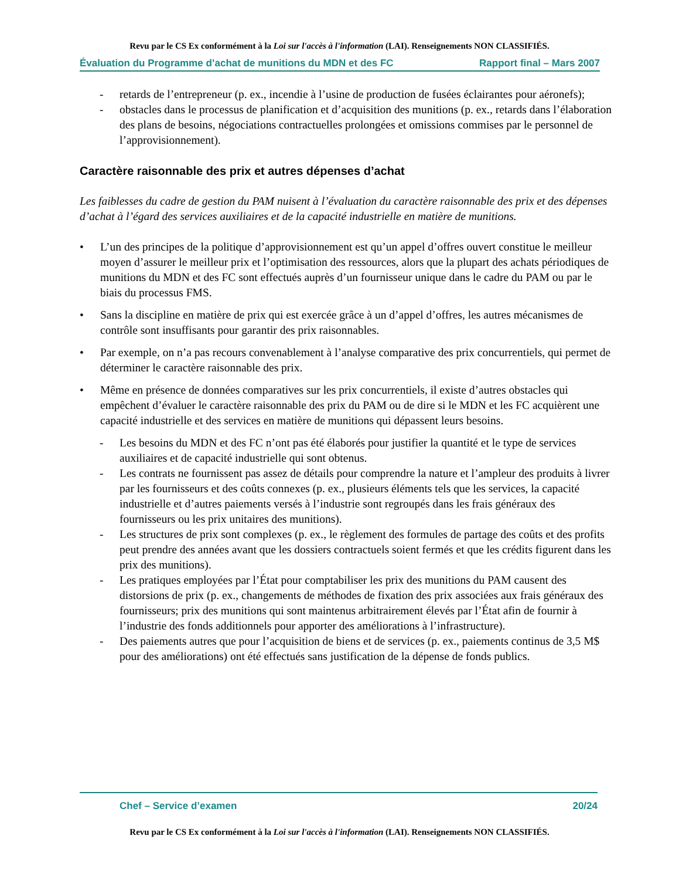Revu par le CS Ex conformément à la Loi sur l'accès à l'information (LAI). Renseignements NON CLASSIFIÉS.
Évaluation du Programme d’achat de munitions du MDN et des FC Rapport final – Mars 2007
- retards de l’entrepreneur (p. ex., incendie à l’usine de production de fusées éclairantes pour aéronefs);
- obstacles dans le processus de planification et d’acquisition des munitions (p. ex., retards dans l’élaboration des plans de besoins, négociations contractuelles prolongées et omissions commises par le personnel de l’approvisionnement).
Caractère raisonnable des prix et autres dépenses d’achat
Les faiblesses du cadre de gestion du PAM nuisent à l’évaluation du caractère raisonnable des prix et des dépenses d’achat à l’égard des services auxiliaires et de la capacité industrielle en matière de munitions.
• L’un des principes de la politique d’approvisionnement est qu’un appel d’offres ouvert constitue le meilleur moyen d’assurer le meilleur prix et l’optimisation des ressources, alors que la plupart des achats périodiques de munitions du MDN et des FC sont effectués auprès d’un fournisseur unique dans le cadre du PAM ou par le biais du processus FMS.
• Sans la discipline en matière de prix qui est exercée grâce à un d’appel d’offres, les autres mécanismes de contrôle sont insuffisants pour garantir des prix raisonnables.
• Par exemple, on n’a pas recours convenablement à l’analyse comparative des prix concurrentiels, qui permet de déterminer le caractère raisonnable des prix.
• Même en présence de données comparatives sur les prix concurrentiels, il existe d’autres obstacles qui empêchent d’évaluer le caractère raisonnable des prix du PAM ou de dire si le MDN et les FC acquièrent une capacité industrielle et des services en matière de munitions qui dépassent leurs besoins.
- Les besoins du MDN et des FC n’ont pas été élaborés pour justifier la quantité et le type de services auxiliaires et de capacité industrielle qui sont obtenus.
- Les contrats ne fournissent pas assez de détails pour comprendre la nature et l’ampleur des produits à livrer par les fournisseurs et des coûts connexes (p. ex., plusieurs éléments tels que les services, la capacité industrielle et d’autres paiements versés à l’industrie sont regroupés dans les frais généraux des fournisseurs ou les prix unitaires des munitions).
- Les structures de prix sont complexes (p. ex., le règlement des formules de partage des coûts et des profits peut prendre des années avant que les dossiers contractuels soient fermés et que les crédits figurent dans les prix des munitions).
- Les pratiques employées par l’État pour comptabiliser les prix des munitions du PAM causent des distorsions de prix (p. ex., changements de méthodes de fixation des prix associées aux frais généraux des fournisseurs; prix des munitions qui sont maintenus arbitrairement élevés par l’État afin de fournir à l’industrie des fonds additionnels pour apporter des améliorations à l’infrastructure).
- Des paiements autres que pour l’acquisition de biens et de services (p. ex., paiements continus de 3,5 M$ pour des améliorations) ont été effectués sans justification de la dépense de fonds publics.
Chef – Service d’examen 20/24
Revu par le CS Ex conformément à la Loi sur l'accès à l'information (LAI). Renseignements NON CLASSIFIÉS.